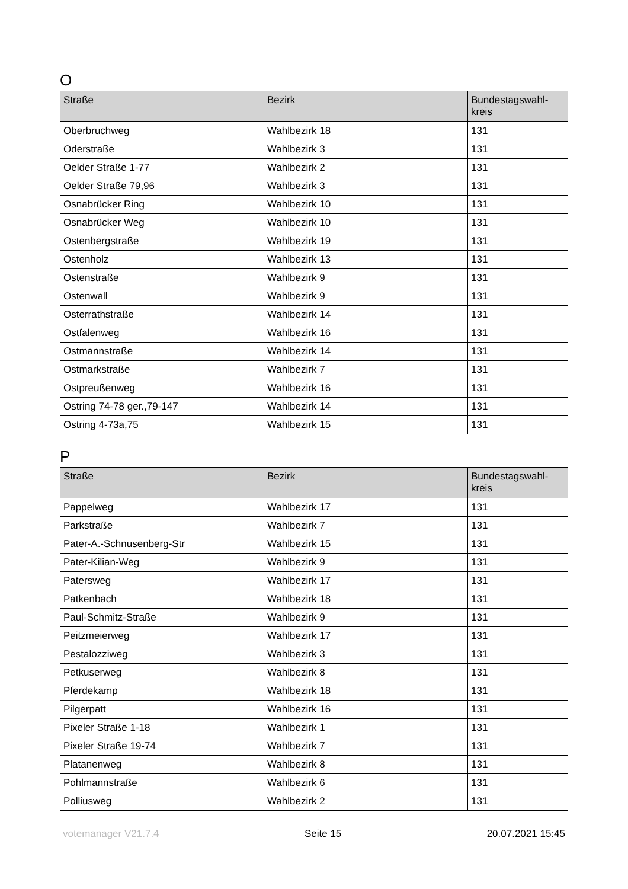O
| Straße | Bezirk | Bundestagswahl- kreis |
| --- | --- | --- |
| Oberbruchweg | Wahlbezirk 18 | 131 |
| Oderstraße | Wahlbezirk 3 | 131 |
| Oelder Straße 1-77 | Wahlbezirk 2 | 131 |
| Oelder Straße 79,96 | Wahlbezirk 3 | 131 |
| Osnabrücker Ring | Wahlbezirk 10 | 131 |
| Osnabrücker Weg | Wahlbezirk 10 | 131 |
| Ostenbergstraße | Wahlbezirk 19 | 131 |
| Ostenholz | Wahlbezirk 13 | 131 |
| Ostenstraße | Wahlbezirk 9 | 131 |
| Ostenwall | Wahlbezirk 9 | 131 |
| Osterrathstraße | Wahlbezirk 14 | 131 |
| Ostfalenweg | Wahlbezirk 16 | 131 |
| Ostmannstraße | Wahlbezirk 14 | 131 |
| Ostmarkstraße | Wahlbezirk 7 | 131 |
| Ostpreußenweg | Wahlbezirk 16 | 131 |
| Ostring 74-78 ger.,79-147 | Wahlbezirk 14 | 131 |
| Ostring 4-73a,75 | Wahlbezirk 15 | 131 |
P
| Straße | Bezirk | Bundestagswahl- kreis |
| --- | --- | --- |
| Pappelweg | Wahlbezirk 17 | 131 |
| Parkstraße | Wahlbezirk 7 | 131 |
| Pater-A.-Schnusenberg-Str | Wahlbezirk 15 | 131 |
| Pater-Kilian-Weg | Wahlbezirk 9 | 131 |
| Patersweg | Wahlbezirk 17 | 131 |
| Patkenbach | Wahlbezirk 18 | 131 |
| Paul-Schmitz-Straße | Wahlbezirk 9 | 131 |
| Peitzmeierweg | Wahlbezirk 17 | 131 |
| Pestalozziweg | Wahlbezirk 3 | 131 |
| Petkuserweg | Wahlbezirk 8 | 131 |
| Pferdekamp | Wahlbezirk 18 | 131 |
| Pilgerpatt | Wahlbezirk 16 | 131 |
| Pixeler Straße 1-18 | Wahlbezirk 1 | 131 |
| Pixeler Straße 19-74 | Wahlbezirk 7 | 131 |
| Platanenweg | Wahlbezirk 8 | 131 |
| Pohlmannstraße | Wahlbezirk 6 | 131 |
| Polliusweg | Wahlbezirk 2 | 131 |
votemanager V21.7.4 Seite 15 20.07.2021 15:45